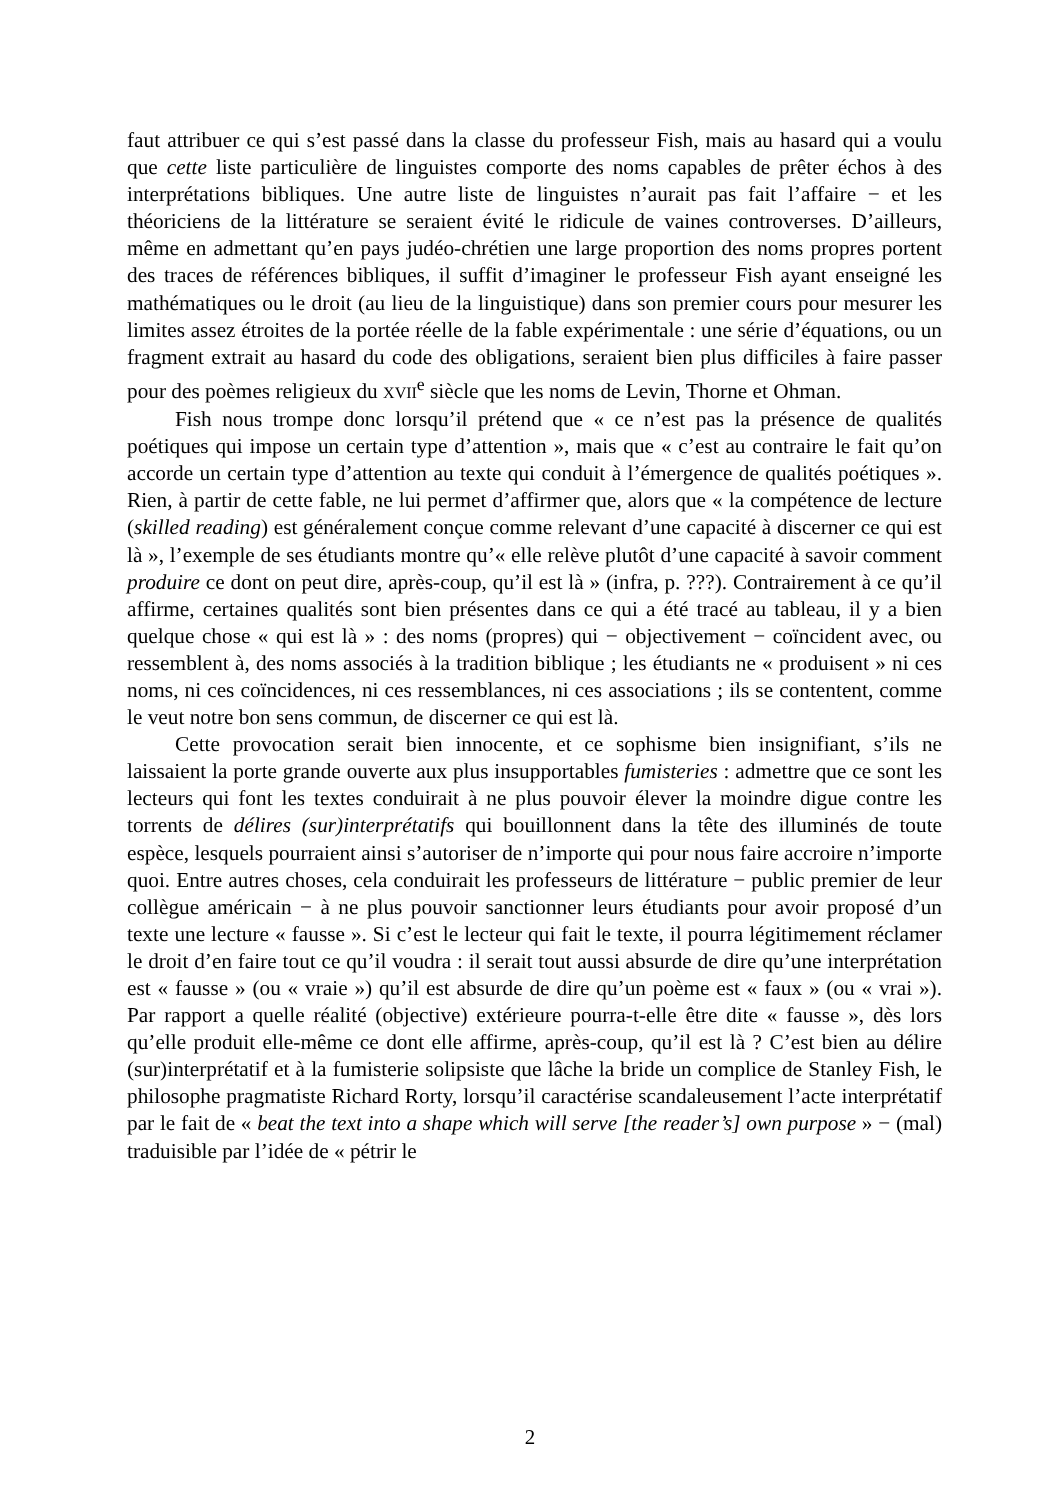faut attribuer ce qui s’est passé dans la classe du professeur Fish, mais au hasard qui a voulu que cette liste particulière de linguistes comporte des noms capables de prêter échos à des interprétations bibliques. Une autre liste de linguistes n’aurait pas fait l’affaire − et les théoriciens de la littérature se seraient évité le ridicule de vaines controverses. D’ailleurs, même en admettant qu’en pays judéo-chrétien une large proportion des noms propres portent des traces de références bibliques, il suffit d’imaginer le professeur Fish ayant enseigné les mathématiques ou le droit (au lieu de la linguistique) dans son premier cours pour mesurer les limites assez étroites de la portée réelle de la fable expérimentale : une série d’équations, ou un fragment extrait au hasard du code des obligations, seraient bien plus difficiles à faire passer pour des poèmes religieux du XVII<sup>e</sup> siècle que les noms de Levin, Thorne et Ohman.
Fish nous trompe donc lorsqu’il prétend que « ce n’est pas la présence de qualités poétiques qui impose un certain type d’attention », mais que « c’est au contraire le fait qu’on accorde un certain type d’attention au texte qui conduit à l’émergence de qualités poétiques ». Rien, à partir de cette fable, ne lui permet d’affirmer que, alors que « la compétence de lecture (skilled reading) est généralement conçue comme relevant d’une capacité à discerner ce qui est là », l’exemple de ses étudiants montre qu’« elle relève plutôt d’une capacité à savoir comment produire ce dont on peut dire, après-coup, qu’il est là » (infra, p. ???). Contrairement à ce qu’il affirme, certaines qualités sont bien présentes dans ce qui a été tracé au tableau, il y a bien quelque chose « qui est là » : des noms (propres) qui − objectivement − coïncident avec, ou ressemblent à, des noms associés à la tradition biblique ; les étudiants ne « produisent » ni ces noms, ni ces coïncidences, ni ces ressemblances, ni ces associations ; ils se contentent, comme le veut notre bon sens commun, de discerner ce qui est là.
Cette provocation serait bien innocente, et ce sophisme bien insignifiant, s’ils ne laissaient la porte grande ouverte aux plus insupportables fumisteries : admettre que ce sont les lecteurs qui font les textes conduirait à ne plus pouvoir élever la moindre digue contre les torrents de délires (sur)interprétatifs qui bouillonnent dans la tête des illuminés de toute espèce, lesquels pourraient ainsi s’autoriser de n’importe qui pour nous faire accroire n’importe quoi. Entre autres choses, cela conduirait les professeurs de littérature − public premier de leur collègue américain − à ne plus pouvoir sanctionner leurs étudiants pour avoir proposé d’un texte une lecture « fausse ». Si c’est le lecteur qui fait le texte, il pourra légitimement réclamer le droit d’en faire tout ce qu’il voudra : il serait tout aussi absurde de dire qu’une interprétation est « fausse » (ou « vraie ») qu’il est absurde de dire qu’un poème est « faux » (ou « vrai »). Par rapport a quelle réalité (objective) extérieure pourra-t-elle être dite « fausse », dès lors qu’elle produit elle-même ce dont elle affirme, après-coup, qu’il est là ? C’est bien au délire (sur)interprétatif et à la fumisterie solipsiste que lâche la bride un complice de Stanley Fish, le philosophe pragmatiste Richard Rorty, lorsqu’il caractérise scandaleusement l’acte interprétatif par le fait de « beat the text into a shape which will serve [the reader’s] own purpose » − (mal) traduisible par l’idée de « pétrir le
2